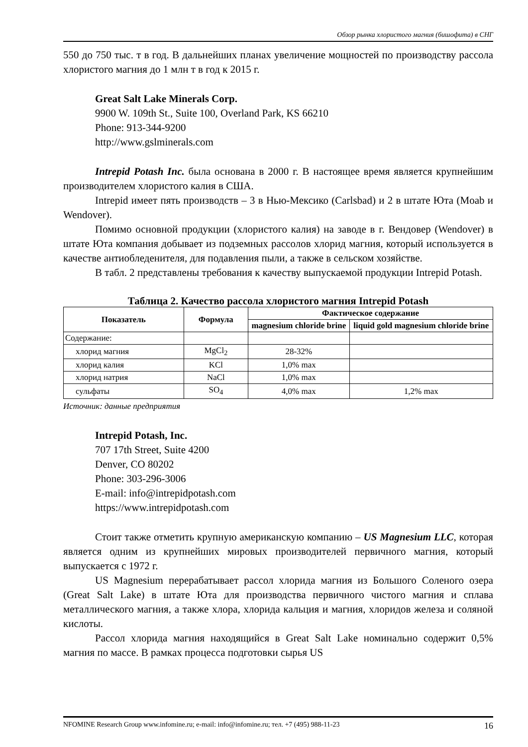Обзор рынка хлористого магния (бишофита) в СНГ
550 до 750 тыс. т в год. В дальнейших планах увеличение мощностей по производству рассола хлористого магния до 1 млн т в год к 2015 г.
Great Salt Lake Minerals Corp.
9900 W. 109th St., Suite 100, Overland Park, KS 66210
Phone: 913-344-9200
http://www.gslminerals.com
Intrepid Potash Inc. была основана в 2000 г. В настоящее время является крупнейшим производителем хлористого калия в США.
Intrepid имеет пять производств – 3 в Нью-Мексико (Carlsbad) и 2 в штате Юта (Moab и Wendover).
Помимо основной продукции (хлористого калия) на заводе в г. Вендовер (Wendover) в штате Юта компания добывает из подземных рассолов хлорид магния, который используется в качестве антиобледенителя, для подавления пыли, а также в сельском хозяйстве.
В табл. 2 представлены требования к качеству выпускаемой продукции Intrepid Potash.
Таблица 2. Качество рассола хлористого магния Intrepid Potash
| Показатель | Формула | Фактическое содержание | |
| --- | --- | --- | --- |
| | | magnesium chloride brine | liquid gold magnesium chloride brine |
| Содержание: | | | |
| хлорид магния | MgCl<sub>2</sub> | 28-32% | |
| хлорид калия | KCl | 1,0% max | |
| хлорид натрия | NaCl | 1,0% max | |
| сульфаты | SO<sub>4</sub> | 4,0% max | 1,2% max |
Источник: данные предприятия
Intrepid Potash, Inc.
707 17th Street, Suite 4200
Denver, CO 80202
Phone: 303-296-3006
E-mail: info@intrepidpotash.com
https://www.intrepidpotash.com
Стоит также отметить крупную американскую компанию – US Magnesium LLC, которая является одним из крупнейших мировых производителей первичного магния, который выпускается с 1972 г.
US Magnesium перерабатывает рассол хлорида магния из Большого Соленого озера (Great Salt Lake) в штате Юта для производства первичного чистого магния и сплава металлического магния, а также хлора, хлорида кальция и магния, хлоридов железа и соляной кислоты.
Рассол хлорида магния находящийся в Great Salt Lake номинально содержит 0,5% магния по массе. В рамках процесса подготовки сырья US
NFOMINE Research Group www.infomine.ru; e-mail: info@infomine.ru; тел. +7 (495) 988-11-23 16